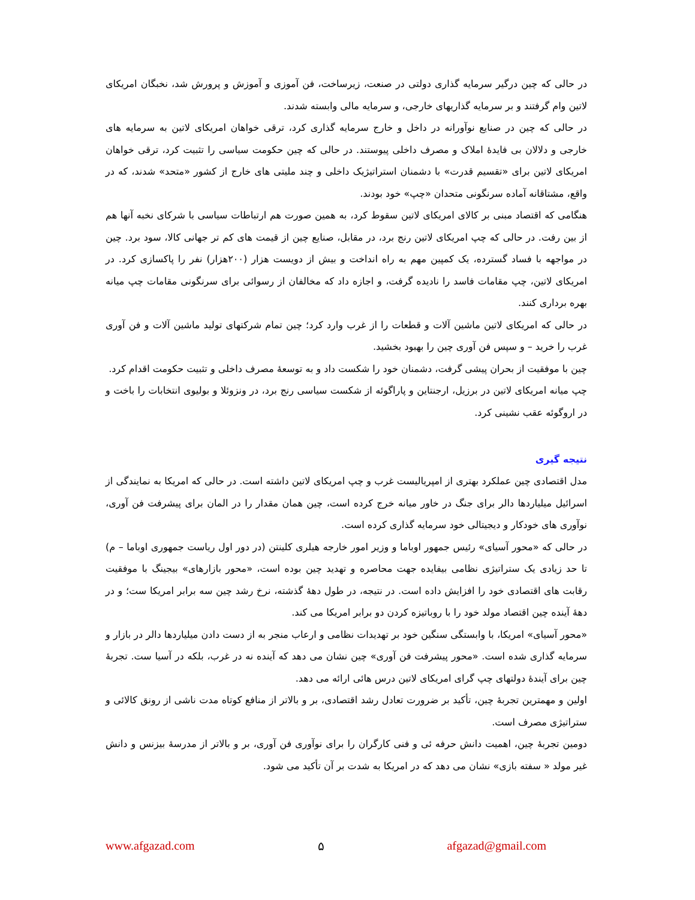در حالی که چین درگیر سرمایه گذاری دولتی در صنعت، زیرساخت، فن آموزی و آموزش و پرورش شد، نخبگان امریکای لاتین وام گرفتند و بر سرمایه گذاریهای خارجی، و سرمایه مالی وابسته شدند.
در حالی که چین در صنایع نوآورانه در داخل و خارج سرمایه گذاری کرد، ترقی خواهان امریکای لاتین به سرمایه های خارجی و دلالان بی فایدۀ املاک و مصرف داخلی پیوستند. در حالی که چین حکومت سیاسی را تثبیت کرد، ترقی خواهان امریکای لاتین برای «تقسیم قدرت» با دشمنان استراتیژیک داخلی و چند ملیتی های خارج از کشور «متحد» شدند، که در واقع، مشتاقانه آماده سرنگونی متحدان «چپ» خود بودند.
هنگامی که اقتصاد مبنی بر کالای امریکای لاتین سقوط کرد، به همین صورت هم ارتباطات سیاسی با شرکای نخبه آنها هم از بین رفت. در حالی که چپ امریکای لاتین رنج برد، در مقابل، صنایع چین از قیمت های کم تر جهانی کالا، سود برد. چین در مواجهه با فساد گسترده، یک کمپین مهم به راه انداخت و بیش از دویست هزار (۲۰۰هزار) نفر را پاکسازی کرد. در امریکای لاتین، چپ مقامات فاسد را نادیده گرفت، و اجازه داد که مخالفان از رسوائی برای سرنگونی مقامات چپ میانه بهره برداری کنند.
در حالی که امریکای لاتین ماشین آلات و قطعات را از غرب وارد کرد؛ چین تمام شرکتهای تولید ماشین آلات و فن آوری غرب را خرید – و سپس فن آوری چین را بهبود بخشید.
چین با موفقیت از بحران پیشی گرفت، دشمنان خود را شکست داد و به توسعۀ مصرف داخلی و تثبیت حکومت اقدام کرد.
چپ میانه امریکای لاتین در برزیل، ارجنتاین و پاراگوئه از شکست سیاسی رنج برد، در ونزوئلا و بولیوی انتخابات را باخت و در اروگوئه عقب نشینی کرد.
نتیجه گیری
مدل اقتصادی چین عملکرد بهتری از امپریالیست غرب و چپ امریکای لاتین داشته است. در حالی که امریکا به نمایندگی از اسرائیل میلیاردها دالر برای جنگ در خاور میانه خرج کرده است، چین همان مقدار را در المان برای پیشرفت فن آوری، نوآوری های خودکار و دیجیتالی خود سرمایه گذاری کرده است.
در حالی که «محور آسیای» رئیس جمهور اوباما و وزیر امور خارجه هیلری کلینتن (در دور اول ریاست جمهوری اوباما – م) تا حد زیادی یک ستراتیژی نظامی بیفایده جهت محاصره و تهدید چین بوده است، «محور بازارهای» بیجینگ با موفقیت رقابت های اقتصادی خود را افزایش داده است. در نتیجه، در طول دهۀ گذشته، نرخ رشد چین سه برابر امریکا ست؛ و در دهۀ آینده چین اقتصاد مولد خود را با روباتیزه کردن دو برابر امریکا می کند.
«محور آسیای» امریکا، با وابستگی سنگین خود بر تهدیدات نظامی و ارعاب منجر به از دست دادن میلیاردها دالر در بازار و سرمایه گذاری شده است. «محور پیشرفت فن آوری» چین نشان می دهد که آینده نه در غرب، بلکه در آسیا ست. تجربۀ چین برای آیندۀ دولتهای چپ گرای امریکای لاتین درس هائی ارائه می دهد.
اولین و مهمترین تجربۀ چین، تأکید بر ضرورت تعادل رشد اقتصادی، بر و بالاتر از منافع کوتاه مدت ناشی از رونق کالائی و ستراتیژی مصرف است.
دومین تجربۀ چین، اهمیت دانش حرفه ئی و فنی کارگران را برای نوآوری فن آوری، بر و بالاتر از مدرسۀ بیزنس و دانش غیر مولد « سفته بازی» نشان می دهد که در امریکا به شدت بر آن تأکید می شود.
www.afgazad.com ۵ afgazad@gmail.com